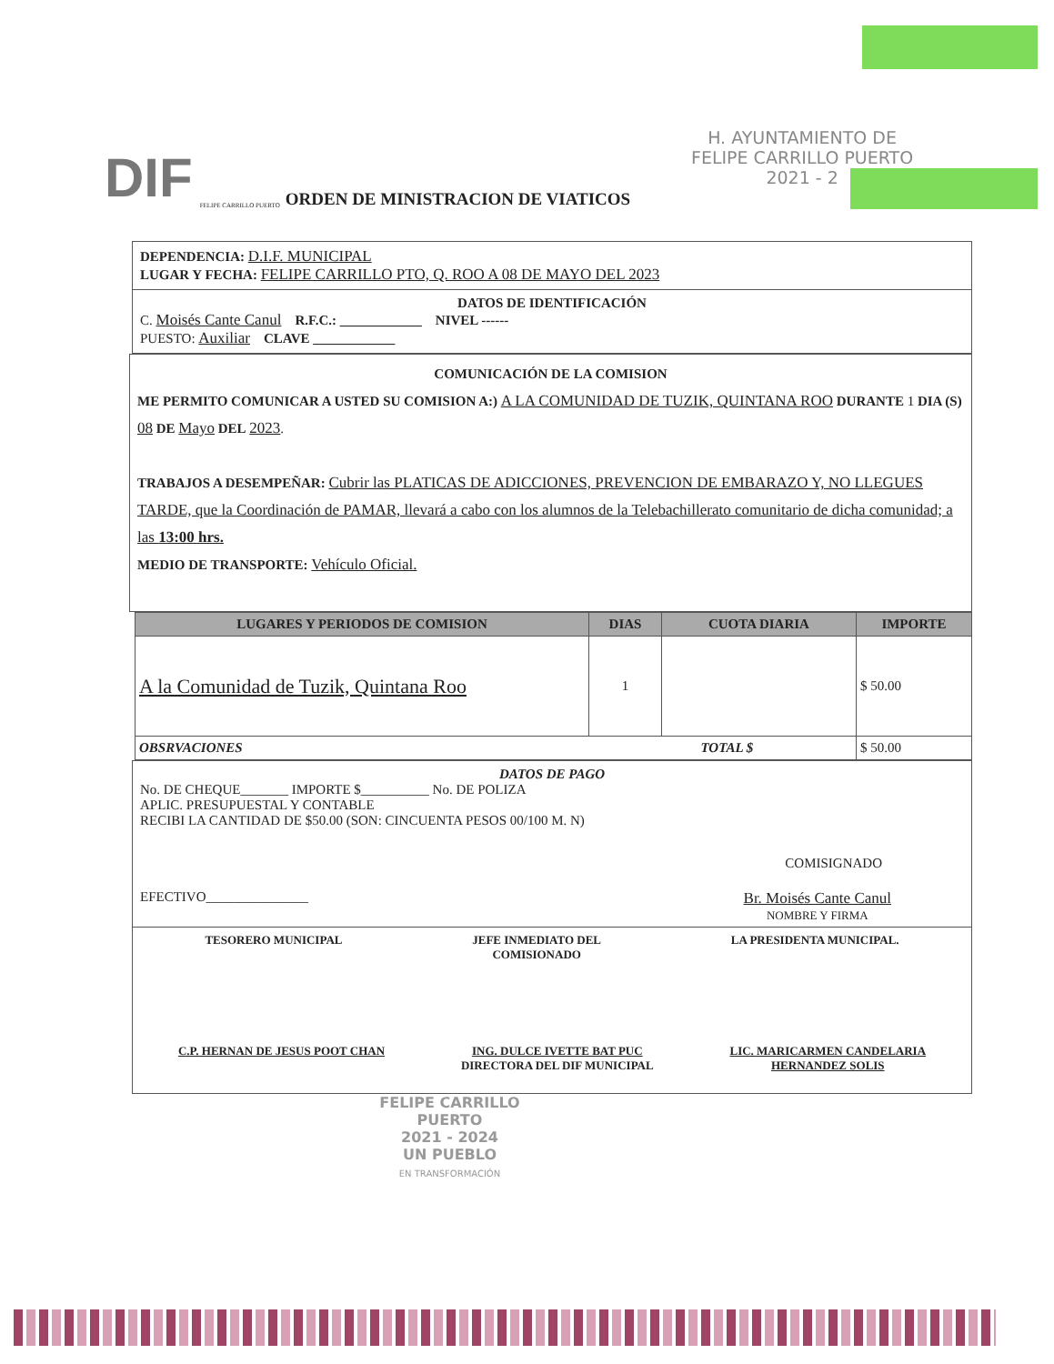DIF FELIPE CARRILLO PUERTO ORDEN DE MINISTRACION DE VIATICOS
H. AYUNTAMIENTO DE
FELIPE CARRILLO PUERTO
2021 - 2
DEPENDENCIA: D.I.F. MUNICIPAL
LUGAR Y FECHA: FELIPE CARRILLO PTO, Q. ROO A 08 DE MAYO DEL 2023
DATOS DE IDENTIFICACIÓN
C. Moisés Cante Canul R.F.C.: ____________ NIVEL ------
PUESTO: Auxiliar CLAVE ____________
COMUNICACIÓN DE LA COMISION
ME PERMITO COMUNICAR A USTED SU COMISION A:) A LA COMUNIDAD DE TUZIK, QUINTANA ROO DURANTE 1 DIA (S) 08 DE Mayo DEL 2023.
TRABAJOS A DESEMPEÑAR: Cubrir las PLATICAS DE ADICCIONES, PREVENCION DE EMBARAZO Y, NO LLEGUES TARDE, que la Coordinación de PAMAR, llevará a cabo con los alumnos de la Telebachillerato comunitario de dicha comunidad; a las 13:00 hrs.
MEDIO DE TRANSPORTE: Vehículo Oficial.
| LUGARES Y PERIODOS DE COMISION | DIAS | CUOTA DIARIA | IMPORTE |
| --- | --- | --- | --- |
| A la Comunidad de Tuzik, Quintana Roo | 1 | | $ 50.00 |
| OBSRVACIONES TOTAL $ | | | $ 50.00 |
DATOS DE PAGO
No. DE CHEQUE_______ IMPORTE $__________ No. DE POLIZA
APLIC. PRESUPUESTAL Y CONTABLE
RECIBI LA CANTIDAD DE $50.00 (SON: CINCUENTA PESOS 00/100 M. N)
COMISIGNADO
EFECTIVO_______________ Br. Moisés Cante Canul
NOMBRE Y FIRMA
TESORERO MUNICIPAL JEFE INMEDIATO DEL
COMISIONADO LA PRESIDENTA MUNICIPAL.
C.P. HERNAN DE JESUS POOT CHAN ING. DULCE IVETTE BAT PUC
DIRECTORA DEL DIF MUNICIPAL LIC. MARICARMEN CANDELARIA
HERNANDEZ SOLIS
FELIPE CARRILLO
PUERTO
2021 - 2024
UN PUEBLO
EN TRANSFORMACIÓN